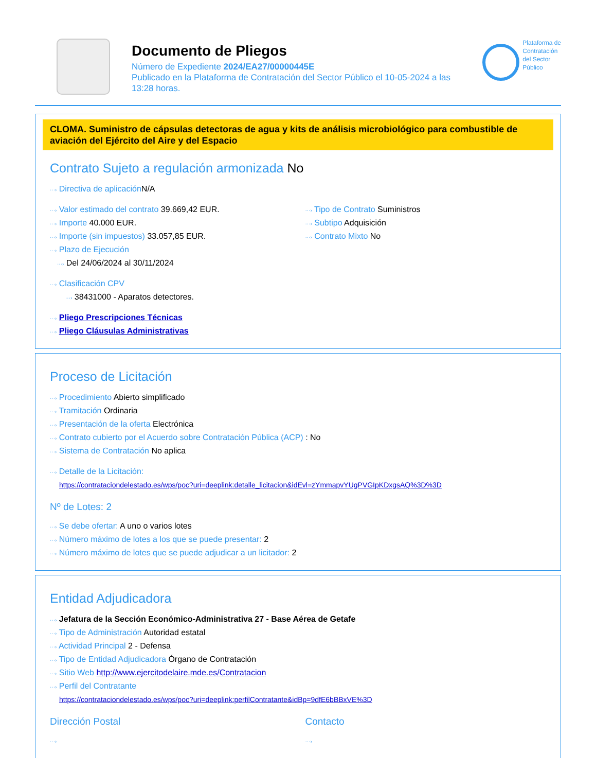Documento de Pliegos
Número de Expediente 2024/EA27/00000445E
Publicado en la Plataforma de Contratación del Sector Público el 10-05-2024 a las 13:28 horas.
Plataforma de
Contratación
del Sector
Público
CLOMA. Suministro de cápsulas detectoras de agua y kits de análisis microbiológico para combustible de aviación del Ejército del Aire y del Espacio
Contrato Sujeto a regulación armonizada No
···› Directiva de aplicación N/A
···› Valor estimado del contrato 39.669,42 EUR.
···› Importe 40.000 EUR.
···› Importe (sin impuestos) 33.057,85 EUR.
···› Plazo de Ejecución
···› Del 24/06/2024 al 30/11/2024
···› Tipo de Contrato Suministros
···› Subtipo Adquisición
···› Contrato Mixto No
···› Clasificación CPV
···› 38431000 - Aparatos detectores.
···› Pliego Prescripciones Técnicas
···› Pliego Cláusulas Administrativas
Proceso de Licitación
···› Procedimiento Abierto simplificado
···› Tramitación Ordinaria
···› Presentación de la oferta Electrónica
···› Contrato cubierto por el Acuerdo sobre Contratación Pública (ACP) : No
···› Sistema de Contratación No aplica
···› Detalle de la Licitación:
https://contrataciondelestado.es/wps/poc?uri=deeplink:detalle_licitacion&idEvl=zYmmapvYUgPVGIpKDxgsAQ%3D%3D
Nº de Lotes: 2
···› Se debe ofertar: A uno o varios lotes
···› Número máximo de lotes a los que se puede presentar: 2
···› Número máximo de lotes que se puede adjudicar a un licitador: 2
Entidad Adjudicadora
···› Jefatura de la Sección Económico-Administrativa 27 - Base Aérea de Getafe
···› Tipo de Administración Autoridad estatal
···› Actividad Principal 2 - Defensa
···› Tipo de Entidad Adjudicadora Órgano de Contratación
···› Sitio Web http://www.ejercitodelaire.mde.es/Contratacion
···› Perfil del Contratante
https://contrataciondelestado.es/wps/poc?uri=deeplink:perfilContratante&idBp=9dfE6bBBxVE%3D
Dirección Postal
···›
Contacto
···›